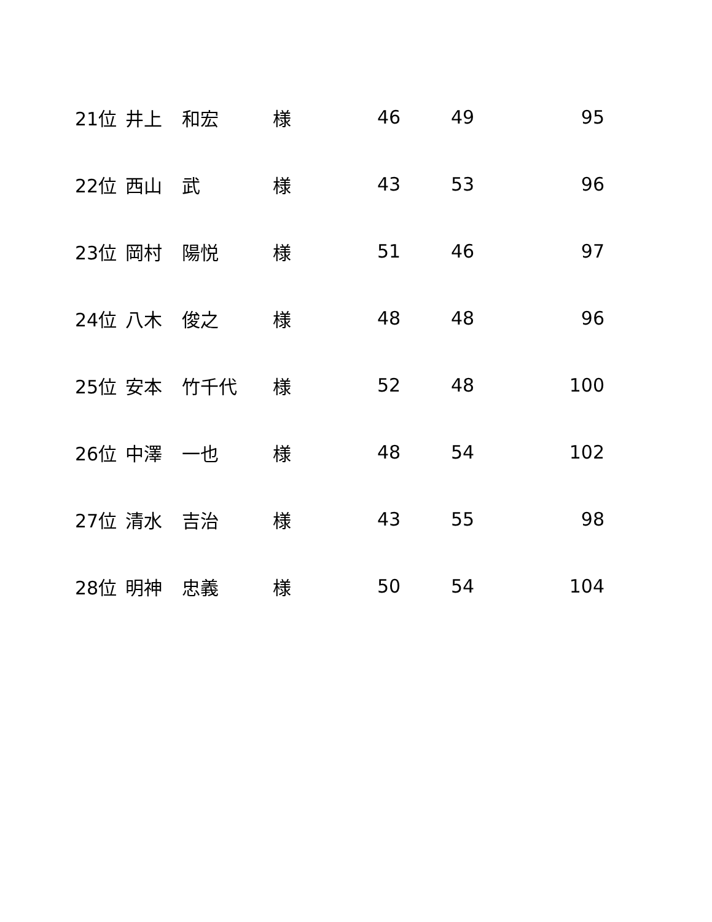| 21位 | 井上 | 和宏 | 様 | 46 | 49 | 95 |
| 22位 | 西山 | 武 | 様 | 43 | 53 | 96 |
| 23位 | 岡村 | 陽悦 | 様 | 51 | 46 | 97 |
| 24位 | 八木 | 俊之 | 様 | 48 | 48 | 96 |
| 25位 | 安本 | 竹千代 | 様 | 52 | 48 | 100 |
| 26位 | 中澤 | 一也 | 様 | 48 | 54 | 102 |
| 27位 | 清水 | 吉治 | 様 | 43 | 55 | 98 |
| 28位 | 明神 | 忠義 | 様 | 50 | 54 | 104 |